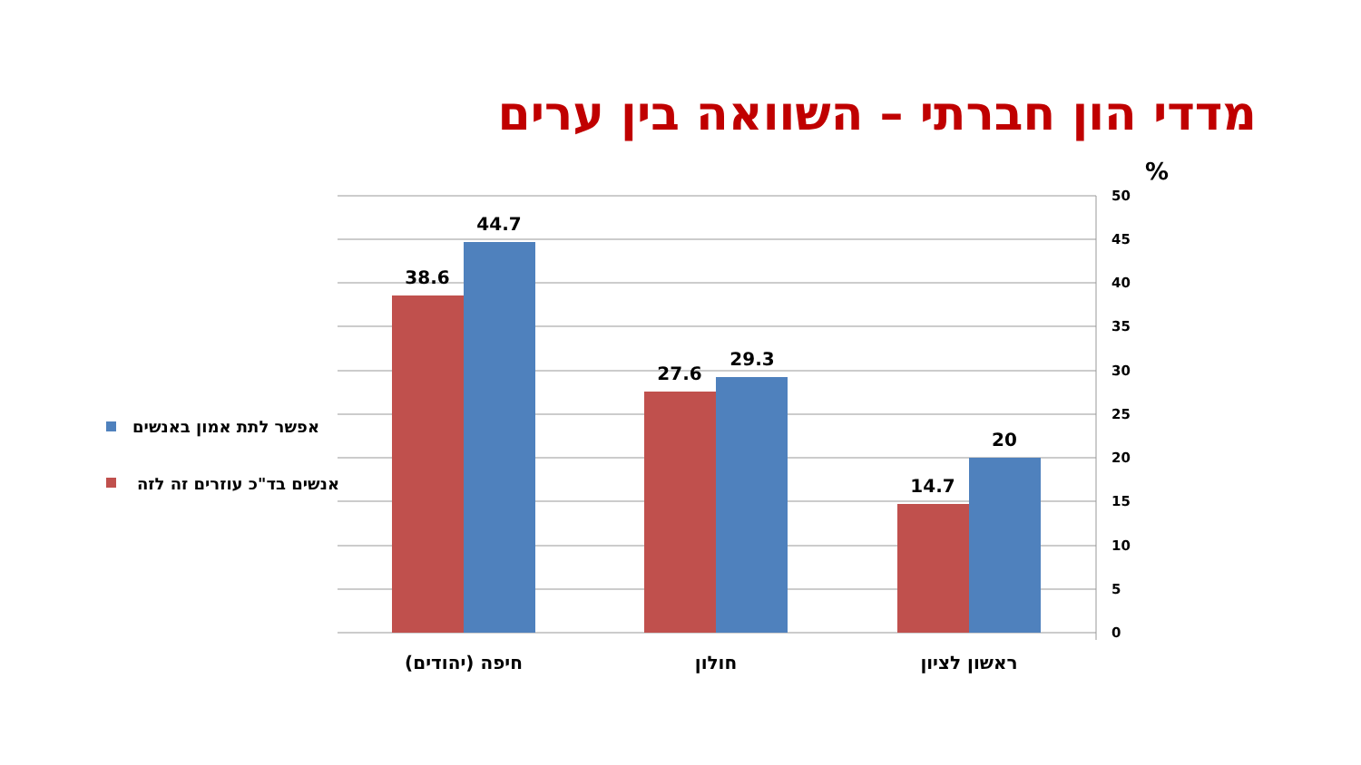מדדי הון חברתי – השוואה בין ערים
38.6
44.7
27.6
29.3
14.7
20
50
45
40
35
30
25
20
15
10
5
0
%
חיפה (יהודים)
חולון
ראשון לציון
אפשר לתת אמון באנשים
אנשים בד"כ עוזרים זה לזה